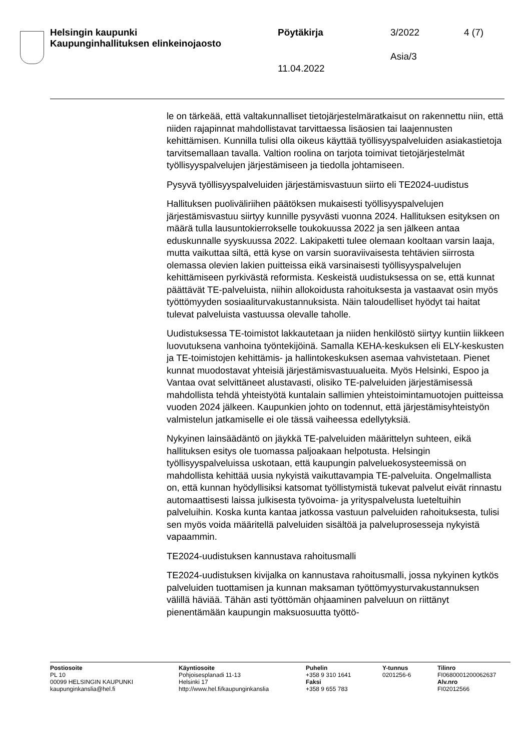Helsingin kaupunki
Kaupunginhallituksen elinkeinojaosto
Pöytäkirja 3/2022 4 (7)
Asia/3
11.04.2022
le on tärkeää, että valtakunnalliset tietojärjestelmäratkaisut on rakennettu niin, että niiden rajapinnat mahdollistavat tarvittaessa lisäosien tai laajennusten kehittämisen. Kunnilla tulisi olla oikeus käyttää työllisyyspalveluiden asiakastietoja tarvitsemallaan tavalla. Valtion roolina on tarjota toimivat tietojärjestelmät työllisyyspalvelujen järjestämiseen ja tiedolla johtamiseen.
Pysyvä työllisyyspalveluiden järjestämisvastuun siirto eli TE2024-uudistus
Hallituksen puoliväliriihen päätöksen mukaisesti työllisyyspalvelujen järjestämisvastuu siirtyy kunnille pysyvästi vuonna 2024. Hallituksen esityksen on määrä tulla lausuntokierrokselle toukokuussa 2022 ja sen jälkeen antaa eduskunnalle syyskuussa 2022. Lakipaketti tulee olemaan kooltaan varsin laaja, mutta vaikuttaa siltä, että kyse on varsin suoraviivaisesta tehtävien siirrosta olemassa olevien lakien puitteissa eikä varsinaisesti työllisyyspalvelujen kehittämiseen pyrkivästä reformista. Keskeistä uudistuksessa on se, että kunnat päättävät TE-palveluista, niihin allokoidusta rahoituksesta ja vastaavat osin myös työttömyyden sosiaaliturvakustannuksista. Näin taloudelliset hyödyt tai haitat tulevat palveluista vastuussa olevalle taholle.
Uudistuksessa TE-toimistot lakkautetaan ja niiden henkilöstö siirtyy kuntiin liikkeen luovutuksena vanhoina työntekijöinä. Samalla KEHA-keskuksen eli ELY-keskusten ja TE-toimistojen kehittämis- ja hallintokeskuksen asemaa vahvistetaan. Pienet kunnat muodostavat yhteisiä järjestämisvastuualueita. Myös Helsinki, Espoo ja Vantaa ovat selvittäneet alustavasti, olisiko TE-palveluiden järjestämisessä mahdollista tehdä yhteistyötä kuntalain sallimien yhteistoimintamuotojen puitteissa vuoden 2024 jälkeen. Kaupunkien johto on todennut, että järjestämisyhteistyön valmistelun jatkamiselle ei ole tässä vaiheessa edellytyksiä.
Nykyinen lainsäädäntö on jäykkä TE-palveluiden määrittelyn suhteen, eikä hallituksen esitys ole tuomassa paljoakaan helpotusta. Helsingin työllisyyspalveluissa uskotaan, että kaupungin palveluekosysteemissä on mahdollista kehittää uusia nykyistä vaikuttavampia TE-palveluita. Ongelmallista on, että kunnan hyödyllisiksi katsomat työllistymistä tukevat palvelut eivät rinnastu automaattisesti laissa julkisesta työvoima- ja yrityspalvelusta lueteltuihin palveluihin. Koska kunta kantaa jatkossa vastuun palveluiden rahoituksesta, tulisi sen myös voida määritellä palveluiden sisältöä ja palveluprosesseja nykyistä vapaammin.
TE2024-uudistuksen kannustava rahoitusmalli
TE2024-uudistuksen kivijalka on kannustava rahoitusmalli, jossa nykyinen kytkös palveluiden tuottamisen ja kunnan maksaman työttömyysturvakustannuksen välillä häviää. Tähän asti työttömän ohjaaminen palveluun on riittänyt pienentämään kaupungin maksuosuutta työttö-
Postiosoite
PL 10
00099 HELSINGIN KAUPUNKI
kaupunginkanslia@hel.fi
Käyntiosoite
Pohjoisesplanadi 11-13
Helsinki 17
http://www.hel.fi/kaupunginkanslia
Puhelin
+358 9 310 1641
Faksi
+358 9 655 783
Y-tunnus
0201256-6
Tilinro
FI0680001200062637
Alv.nro
FI02012566